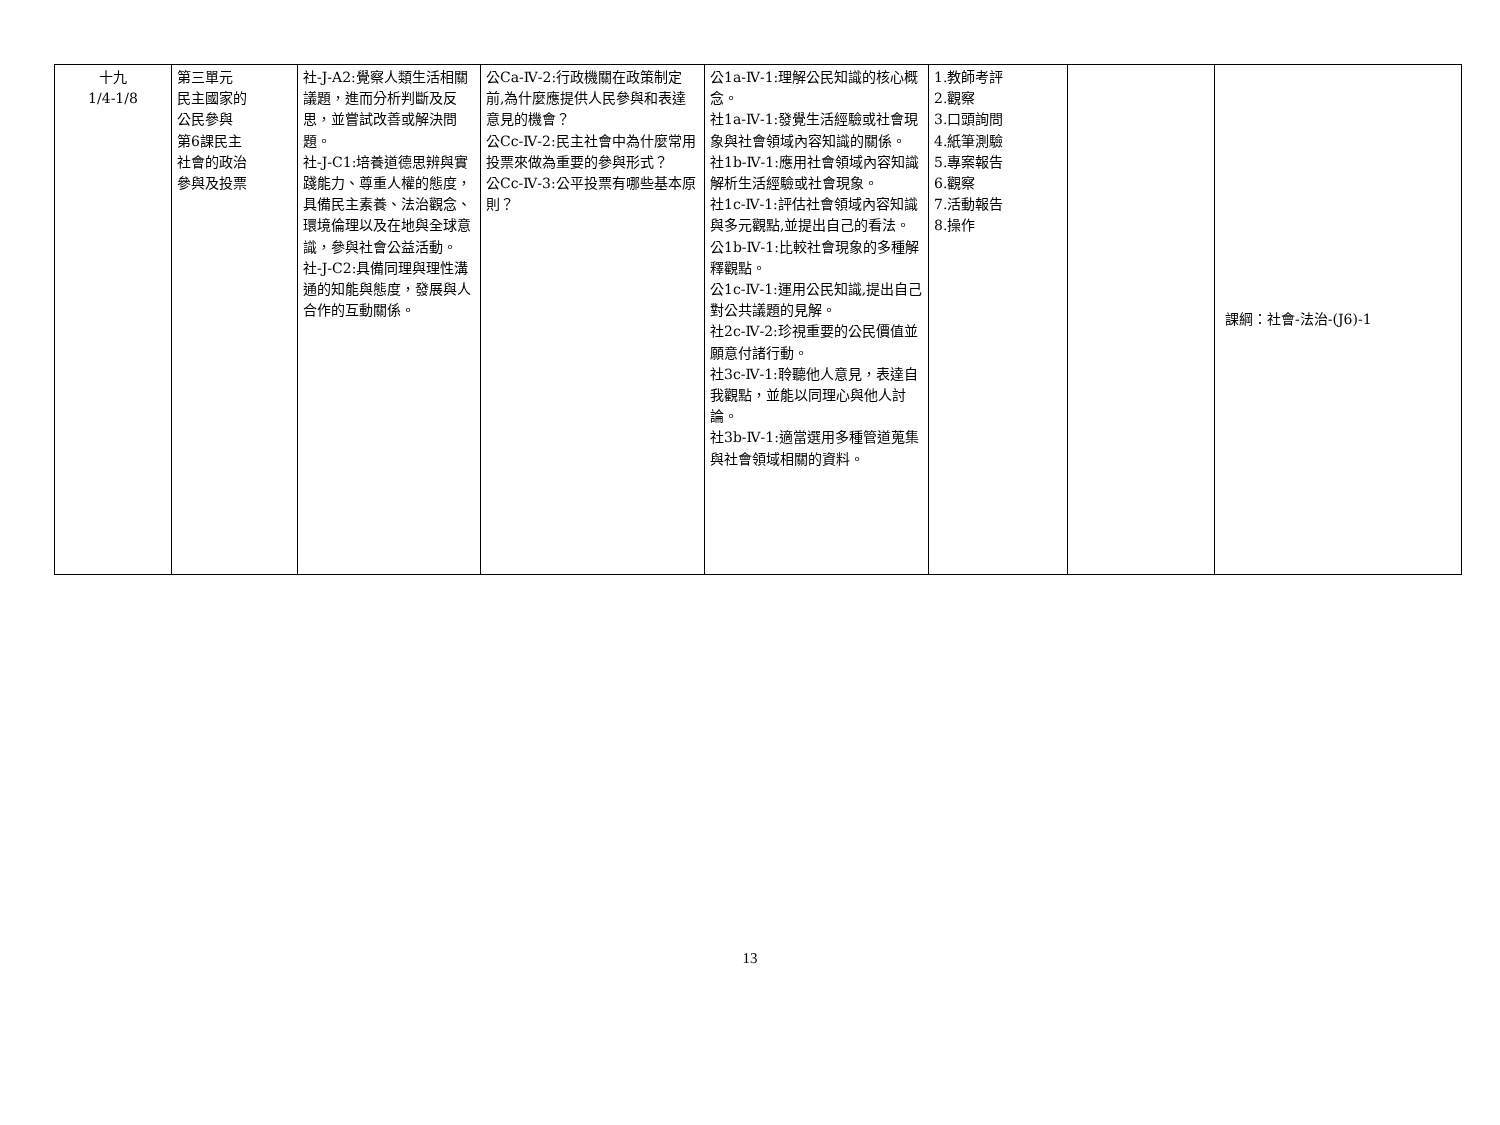| 十九 1/4-1/8 | 第三單元 民主國家的 公民參與 第6課民主 社會的政治 參與及投票 | 社-J-A2:覺察人類生活相關議題，進而分析判斷及反思，並嘗試改善或解決問題。 社-J-C1:培養道德思辨與實踐能力、尊重人權的態度，具備民主素養、法治觀念、環境倫理以及在地與全球意識，參與社會公益活動。 社-J-C2:具備同理與理性溝通的知能與態度，發展與人合作的互動關係。 | 公Ca-Ⅳ-2:行政機關在政策制定前,為什麼應提供人民參與和表達意見的機會？ 公Cc-Ⅳ-2:民主社會中為什麼常用投票來做為重要的參與形式？ 公Cc-Ⅳ-3:公平投票有哪些基本原則？ | 公1a-Ⅳ-1:理解公民知識的核心概念。 社1a-Ⅳ-1:發覺生活經驗或社會現象與社會領域內容知識的關係。 社1b-Ⅳ-1:應用社會領域內容知識解析生活經驗或社會現象。 社1c-Ⅳ-1:評估社會領域內容知識與多元觀點,並提出自己的看法。 公1b-Ⅳ-1:比較社會現象的多種解釋觀點。 公1c-Ⅳ-1:運用公民知識,提出自己對公共議題的見解。 社2c-Ⅳ-2:珍視重要的公民價值並願意付諸行動。 社3c-Ⅳ-1:聆聽他人意見，表達自我觀點，並能以同理心與他人討論。 社3b-Ⅳ-1:適當選用多種管道蒐集與社會領域相關的資料。 | 1.教師考評 2.觀察 3.口頭詢問 4.紙筆測驗 5.專案報告 6.觀察 7.活動報告 8.操作 | | 課綱：社會-法治-(J6)-1 |
13